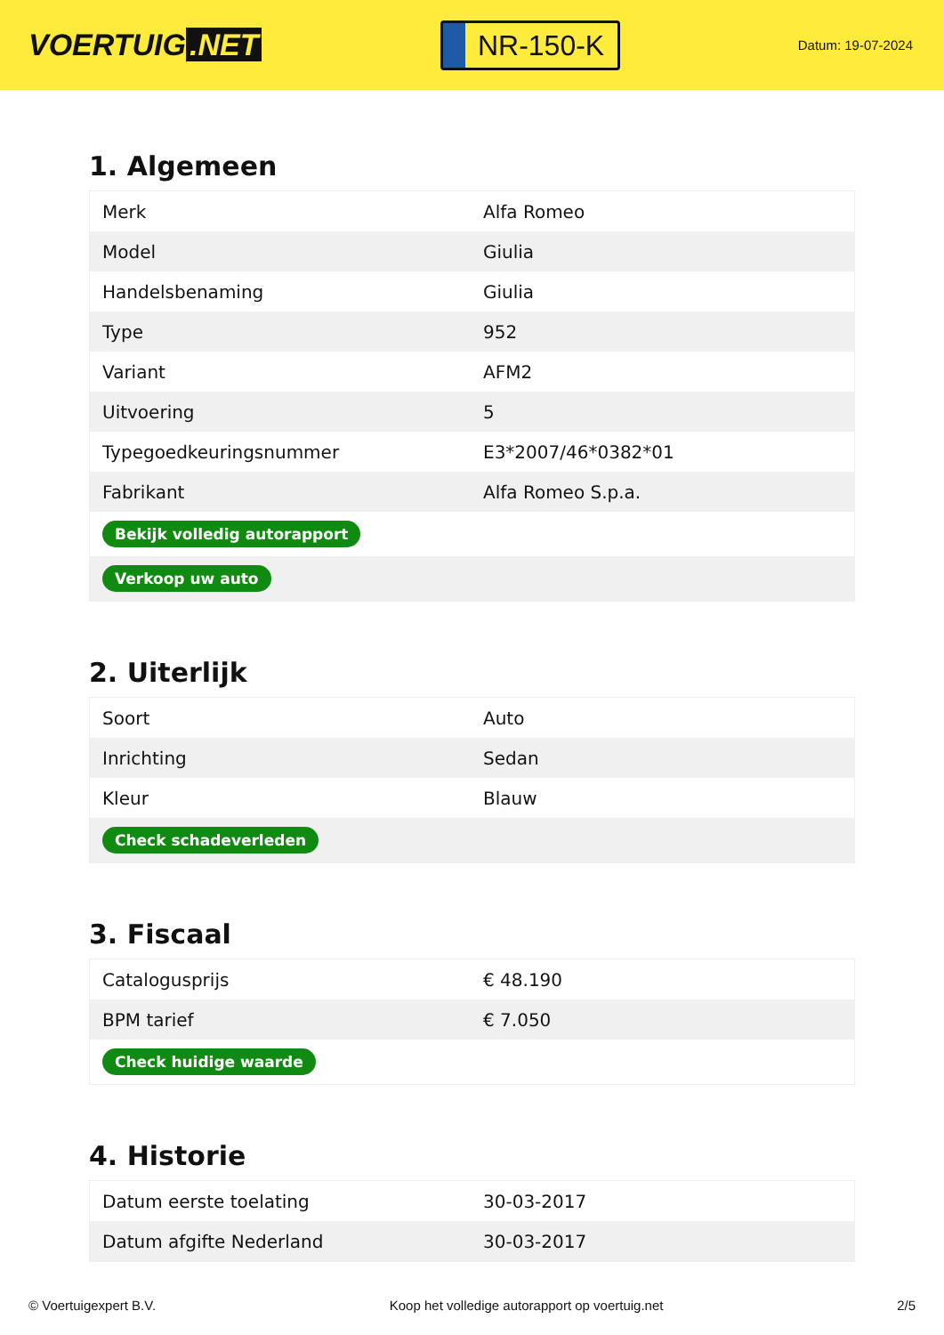VOERTUIG.NET
NR-150-K
Datum: 19-07-2024
1. Algemeen
| Merk | Alfa Romeo |
| Model | Giulia |
| Handelsbenaming | Giulia |
| Type | 952 |
| Variant | AFM2 |
| Uitvoering | 5 |
| Typegoedkeuringsnummer | E3*2007/46*0382*01 |
| Fabrikant | Alfa Romeo S.p.a. |
| Bekijk volledig autorapport | |
| Verkoop uw auto | |
2. Uiterlijk
| Soort | Auto |
| Inrichting | Sedan |
| Kleur | Blauw |
| Check schadeverleden | |
3. Fiscaal
| Catalogusprijs | € 48.190 |
| BPM tarief | € 7.050 |
| Check huidige waarde | |
4. Historie
| Datum eerste toelating | 30-03-2017 |
| Datum afgifte Nederland | 30-03-2017 |
© Voertuigexpert B.V. Koop het volledige autorapport op voertuig.net 2/5